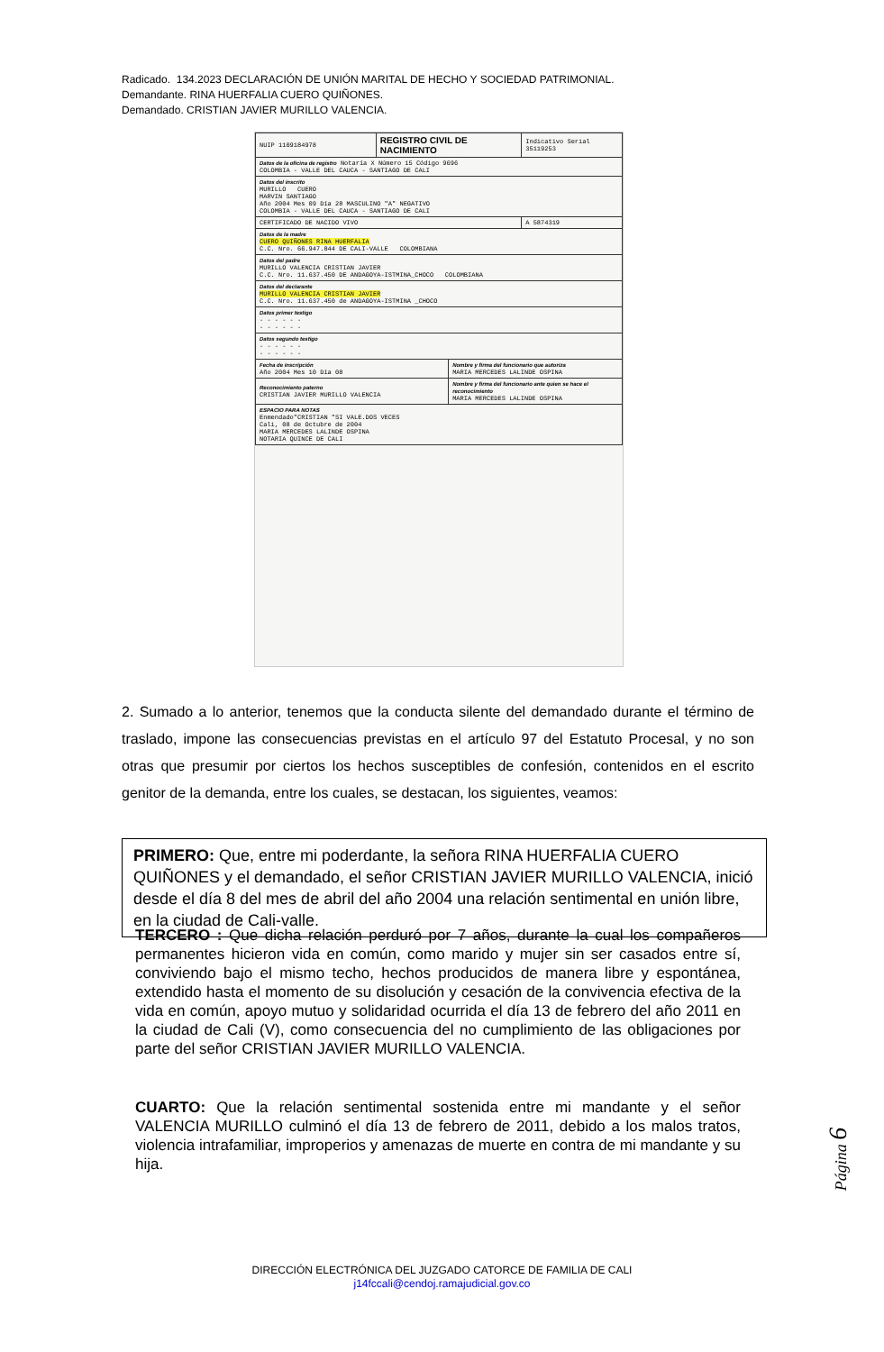Radicado. 134.2023 DECLARACIÓN DE UNIÓN MARITAL DE HECHO Y SOCIEDAD PATRIMONIAL.
Demandante. RINA HUERFALIA CUERO QUIÑONES.
Demandado. CRISTIAN JAVIER MURILLO VALENCIA.
| NUIP 1109184978 | REGISTRO CIVIL DE NACIMIENTO | | Indicativo Serial 35119253 |
| Datos de la oficina de registro Notaría X Número 15 Código 9696 COLOMBIA - VALLE DEL CAUCA - SANTIAGO DE CALI | | | |
| Datos del inscrito MURILLO CUERO MARVIN SANTIAGO Año 2004 Mes 09 Día 28 MASCULINO "A" NEGATIVO COLOMBIA - VALLE DEL CAUCA - SANTIAGO DE CALI | | | |
| CERTIFICADO DE NACIDO VIVO | | | A 5874319 |
| Datos de la madre CUERO QUIÑONES RINA HUERFALIA C.C. Nro. 66.947.844 DE CALI-VALLE COLOMBIANA | | | |
| Datos del padre MURILLO VALENCIA CRISTIAN JAVIER C.C. Nro. 11.637.450 DE ANDAGOYA-ISTMINA_CHOCO COLOMBIANA | | | |
| Datos del declarante MURILLO VALENCIA CRISTIAN JAVIER C.C. Nro. 11.637.450 de ANDAGOYA-ISTMINA _CHOCO | | | |
| Datos primer testigo - - - - - - - - - - - - | | | |
| Datos segundo testigo - - - - - - - - - - - - | | | |
| Fecha de inscripción Año 2004 Mes 10 Día 08 | | Nombre y firma del funcionario que autoriza MARIA MERCEDES LALINDE OSPINA | |
| Reconocimiento paterno CRISTIAN JAVIER MURILLO VALENCIA | | Nombre y firma del funcionario ante quien se hace el reconocimiento MARIA MERCEDES LALINDE OSPINA | |
| ESPACIO PARA NOTAS Enmendado"CRISTIAN "SI VALE.DOS VECES Cali, 08 de Octubre de 2004 MARIA MERCEDES LALINDE OSPINA NOTARIA QUINCE DE CALI | | | |
2. Sumado a lo anterior, tenemos que la conducta silente del demandado durante el término de traslado, impone las consecuencias previstas en el artículo 97 del Estatuto Procesal, y no son otras que presumir por ciertos los hechos susceptibles de confesión, contenidos en el escrito genitor de la demanda, entre los cuales, se destacan, los siguientes, veamos:
PRIMERO: Que, entre mi poderdante, la señora RINA HUERFALIA CUERO QUIÑONES y el demandado, el señor CRISTIAN JAVIER MURILLO VALENCIA, inició desde el día 8 del mes de abril del año 2004 una relación sentimental en unión libre, en la ciudad de Cali-valle.
TERCERO : Que dicha relación perduró por 7 años, durante la cual los compañeros permanentes hicieron vida en común, como marido y mujer sin ser casados entre sí, conviviendo bajo el mismo techo, hechos producidos de manera libre y espontánea, extendido hasta el momento de su disolución y cesación de la convivencia efectiva de la vida en común, apoyo mutuo y solidaridad ocurrida el día 13 de febrero del año 2011 en la ciudad de Cali (V), como consecuencia del no cumplimiento de las obligaciones por parte del señor CRISTIAN JAVIER MURILLO VALENCIA.
CUARTO: Que la relación sentimental sostenida entre mi mandante y el señor VALENCIA MURILLO culminó el día 13 de febrero de 2011, debido a los malos tratos, violencia intrafamiliar, improperios y amenazas de muerte en contra de mi mandante y su hija.
Página 6
DIRECCIÓN ELECTRÓNICA DEL JUZGADO CATORCE DE FAMILIA DE CALI
j14fccali@cendoj.ramajudicial.gov.co